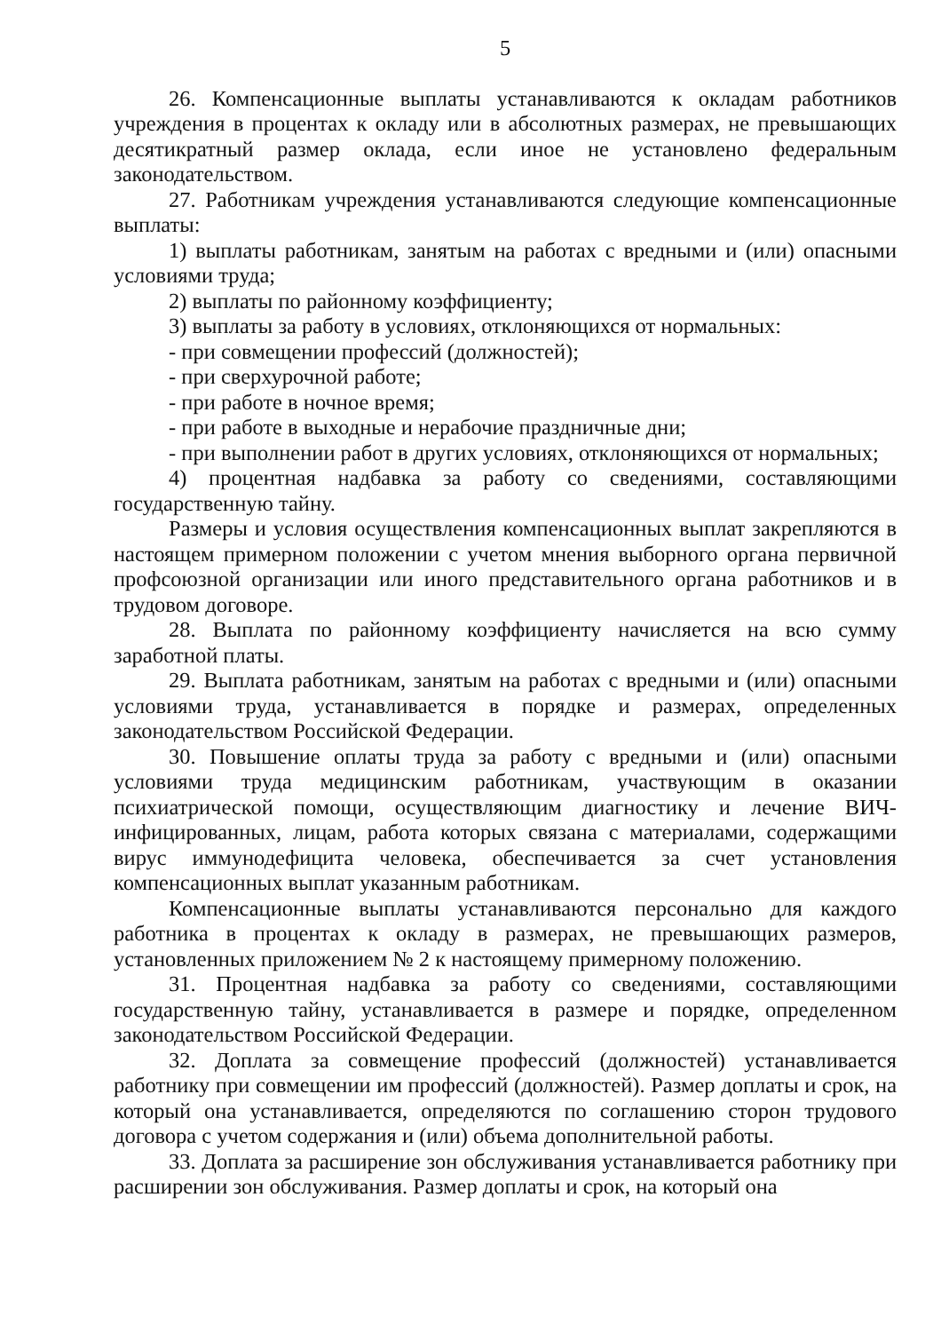5
26. Компенсационные выплаты устанавливаются к окладам работников учреждения в процентах к окладу или в абсолютных размерах, не превышающих десятикратный размер оклада, если иное не установлено федеральным законодательством.
27. Работникам учреждения устанавливаются следующие компенсационные выплаты:
1) выплаты работникам, занятым на работах с вредными и (или) опасными условиями труда;
2) выплаты по районному коэффициенту;
3) выплаты за работу в условиях, отклоняющихся от нормальных:
- при совмещении профессий (должностей);
- при сверхурочной работе;
- при работе в ночное время;
- при работе в выходные и нерабочие праздничные дни;
- при выполнении работ в других условиях, отклоняющихся от нормальных;
4) процентная надбавка за работу со сведениями, составляющими государственную тайну.
Размеры и условия осуществления компенсационных выплат закрепляются в настоящем примерном положении с учетом мнения выборного органа первичной профсоюзной организации или иного представительного органа работников и в трудовом договоре.
28. Выплата по районному коэффициенту начисляется на всю сумму заработной платы.
29. Выплата работникам, занятым на работах с вредными и (или) опасными условиями труда, устанавливается в порядке и размерах, определенных законодательством Российской Федерации.
30. Повышение оплаты труда за работу с вредными и (или) опасными условиями труда медицинским работникам, участвующим в оказании психиатрической помощи, осуществляющим диагностику и лечение ВИЧ-инфицированных, лицам, работа которых связана с материалами, содержащими вирус иммунодефицита человека, обеспечивается за счет установления компенсационных выплат указанным работникам.
Компенсационные выплаты устанавливаются персонально для каждого работника в процентах к окладу в размерах, не превышающих размеров, установленных приложением № 2 к настоящему примерному положению.
31. Процентная надбавка за работу со сведениями, составляющими государственную тайну, устанавливается в размере и порядке, определенном законодательством Российской Федерации.
32. Доплата за совмещение профессий (должностей) устанавливается работнику при совмещении им профессий (должностей). Размер доплаты и срок, на который она устанавливается, определяются по соглашению сторон трудового договора с учетом содержания и (или) объема дополнительной работы.
33. Доплата за расширение зон обслуживания устанавливается работнику при расширении зон обслуживания. Размер доплаты и срок, на который она